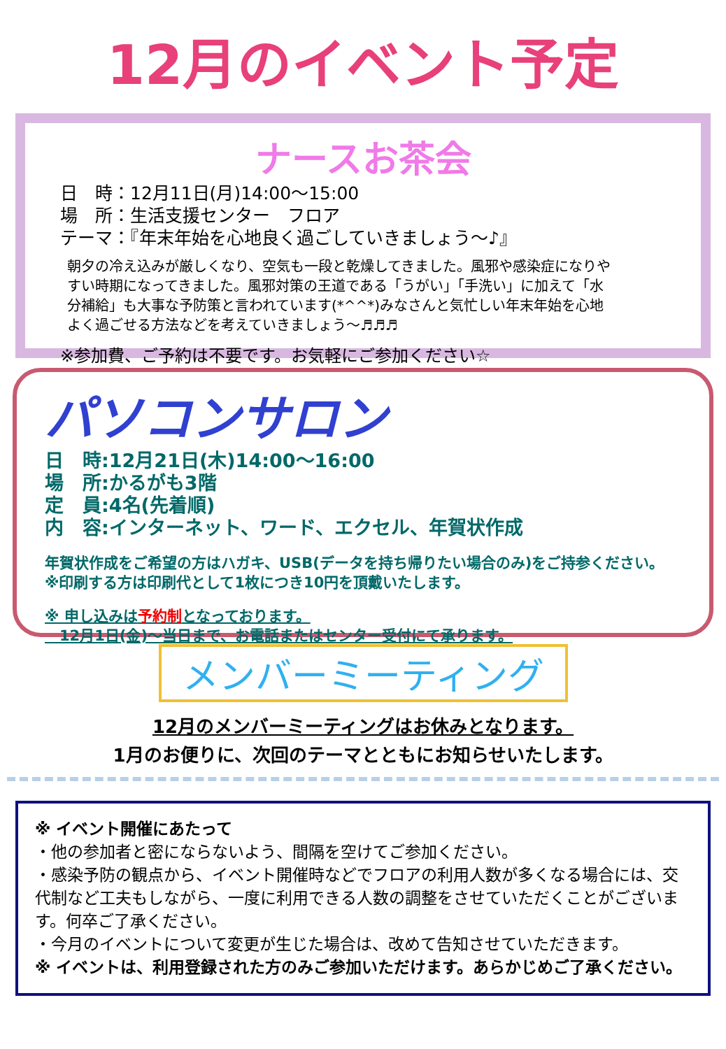12月のイベント予定
ナースお茶会
日　時：12月11日(月)14:00～15:00
場　所：生活支援センター　フロア
テーマ：『年末年始を心地良く過ごしていきましょう～♪』
朝夕の冷え込みが厳しくなり、空気も一段と乾燥してきました。風邪や感染症になりやすい時期になってきました。風邪対策の王道である「うがい」「手洗い」に加えて「水分補給」も大事な予防策と言われています(*^^*)みなさんと気忙しい年末年始を心地よく過ごせる方法などを考えていきましょう～♬♬♬
※参加費、ご予約は不要です。お気軽にご参加ください☆
パソコンサロン
日　時:12月21日(木)14:00～16:00
場　所:かるがも3階
定　員:4名(先着順)
内　容:インターネット、ワード、エクセル、年賀状作成
年賀状作成をご希望の方はハガキ、USB(データを持ち帰りたい場合のみ)をご持参ください。
※印刷する方は印刷代として1枚につき10円を頂戴いたします。
※ 申し込みは予約制となっております。
　12月1日(金)～当日まで、お電話またはセンター受付にて承ります。
メンバーミーティング
12月のメンバーミーティングはお休みとなります。
1月のお便りに、次回のテーマとともにお知らせいたします。
※ イベント開催にあたって
・他の参加者と密にならないよう、間隔を空けてご参加ください。
・感染予防の観点から、イベント開催時などでフロアの利用人数が多くなる場合には、交代制など工夫もしながら、一度に利用できる人数の調整をさせていただくことがございます。何卒ご了承ください。
・今月のイベントについて変更が生じた場合は、改めて告知させていただきます。
※ イベントは、利用登録された方のみご参加いただけます。あらかじめご了承ください。